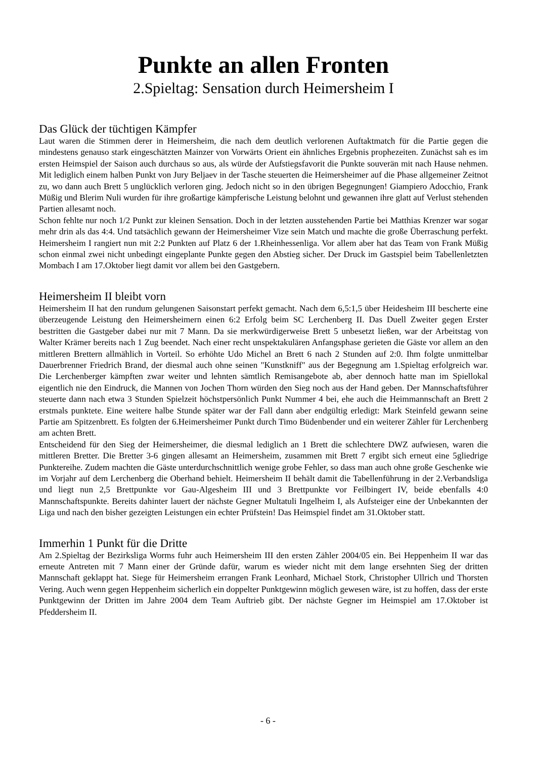Punkte an allen Fronten
2.Spieltag: Sensation durch Heimersheim I
Das Glück der tüchtigen Kämpfer
Laut waren die Stimmen derer in Heimersheim, die nach dem deutlich verlorenen Auftaktmatch für die Partie gegen die mindestens genauso stark eingeschätzten Mainzer von Vorwärts Orient ein ähnliches Ergebnis prophezeiten. Zunächst sah es im ersten Heimspiel der Saison auch durchaus so aus, als würde der Aufstiegsfavorit die Punkte souverän mit nach Hause nehmen. Mit lediglich einem halben Punkt von Jury Beljaev in der Tasche steuerten die Heimersheimer auf die Phase allgemeiner Zeitnot zu, wo dann auch Brett 5 unglücklich verloren ging. Jedoch nicht so in den übrigen Begegnungen! Giampiero Adocchio, Frank Müßig und Blerim Nuli wurden für ihre großartige kämpferische Leistung belohnt und gewannen ihre glatt auf Verlust stehenden Partien allesamt noch.
Schon fehlte nur noch 1/2 Punkt zur kleinen Sensation. Doch in der letzten ausstehenden Partie bei Matthias Krenzer war sogar mehr drin als das 4:4. Und tatsächlich gewann der Heimersheimer Vize sein Match und machte die große Überraschung perfekt. Heimersheim I rangiert nun mit 2:2 Punkten auf Platz 6 der 1.Rheinhessenliga. Vor allem aber hat das Team von Frank Müßig schon einmal zwei nicht unbedingt eingeplante Punkte gegen den Abstieg sicher. Der Druck im Gastspiel beim Tabellenletzten Mombach I am 17.Oktober liegt damit vor allem bei den Gastgebern.
Heimersheim II bleibt vorn
Heimersheim II hat den rundum gelungenen Saisonstart perfekt gemacht. Nach dem 6,5:1,5 über Heidesheim III bescherte eine überzeugende Leistung den Heimersheimern einen 6:2 Erfolg beim SC Lerchenberg II. Das Duell Zweiter gegen Erster bestritten die Gastgeber dabei nur mit 7 Mann. Da sie merkwürdigerweise Brett 5 unbesetzt ließen, war der Arbeitstag von Walter Krämer bereits nach 1 Zug beendet. Nach einer recht unspektakulären Anfangsphase gerieten die Gäste vor allem an den mittleren Brettern allmählich in Vorteil. So erhöhte Udo Michel an Brett 6 nach 2 Stunden auf 2:0. Ihm folgte unmittelbar Dauerbrenner Friedrich Brand, der diesmal auch ohne seinen "Kunstkniff" aus der Begegnung am 1.Spieltag erfolgreich war. Die Lerchenberger kämpften zwar weiter und lehnten sämtlich Remisangebote ab, aber dennoch hatte man im Spiellokal eigentlich nie den Eindruck, die Mannen von Jochen Thorn würden den Sieg noch aus der Hand geben. Der Mannschaftsführer steuerte dann nach etwa 3 Stunden Spielzeit höchstpersönlich Punkt Nummer 4 bei, ehe auch die Heimmannschaft an Brett 2 erstmals punktete. Eine weitere halbe Stunde später war der Fall dann aber endgültig erledigt: Mark Steinfeld gewann seine Partie am Spitzenbrett. Es folgten der 6.Heimersheimer Punkt durch Timo Büdenbender und ein weiterer Zähler für Lerchenberg am achten Brett.
Entscheidend für den Sieg der Heimersheimer, die diesmal lediglich an 1 Brett die schlechtere DWZ aufwiesen, waren die mittleren Bretter. Die Bretter 3-6 gingen allesamt an Heimersheim, zusammen mit Brett 7 ergibt sich erneut eine 5gliedrige Punktereihe. Zudem machten die Gäste unterdurchschnittlich wenige grobe Fehler, so dass man auch ohne große Geschenke wie im Vorjahr auf dem Lerchenberg die Oberhand behielt. Heimersheim II behält damit die Tabellenführung in der 2.Verbandsliga und liegt nun 2,5 Brettpunkte vor Gau-Algesheim III und 3 Brettpunkte vor Feilbingert IV, beide ebenfalls 4:0 Mannschaftspunkte. Bereits dahinter lauert der nächste Gegner Multatuli Ingelheim I, als Aufsteiger eine der Unbekannten der Liga und nach den bisher gezeigten Leistungen ein echter Prüfstein! Das Heimspiel findet am 31.Oktober statt.
Immerhin 1 Punkt für die Dritte
Am 2.Spieltag der Bezirksliga Worms fuhr auch Heimersheim III den ersten Zähler 2004/05 ein. Bei Heppenheim II war das erneute Antreten mit 7 Mann einer der Gründe dafür, warum es wieder nicht mit dem lange ersehnten Sieg der dritten Mannschaft geklappt hat. Siege für Heimersheim errangen Frank Leonhard, Michael Stork, Christopher Ullrich und Thorsten Vering. Auch wenn gegen Heppenheim sicherlich ein doppelter Punktgewinn möglich gewesen wäre, ist zu hoffen, dass der erste Punktgewinn der Dritten im Jahre 2004 dem Team Auftrieb gibt. Der nächste Gegner im Heimspiel am 17.Oktober ist Pfeddersheim II.
- 6 -